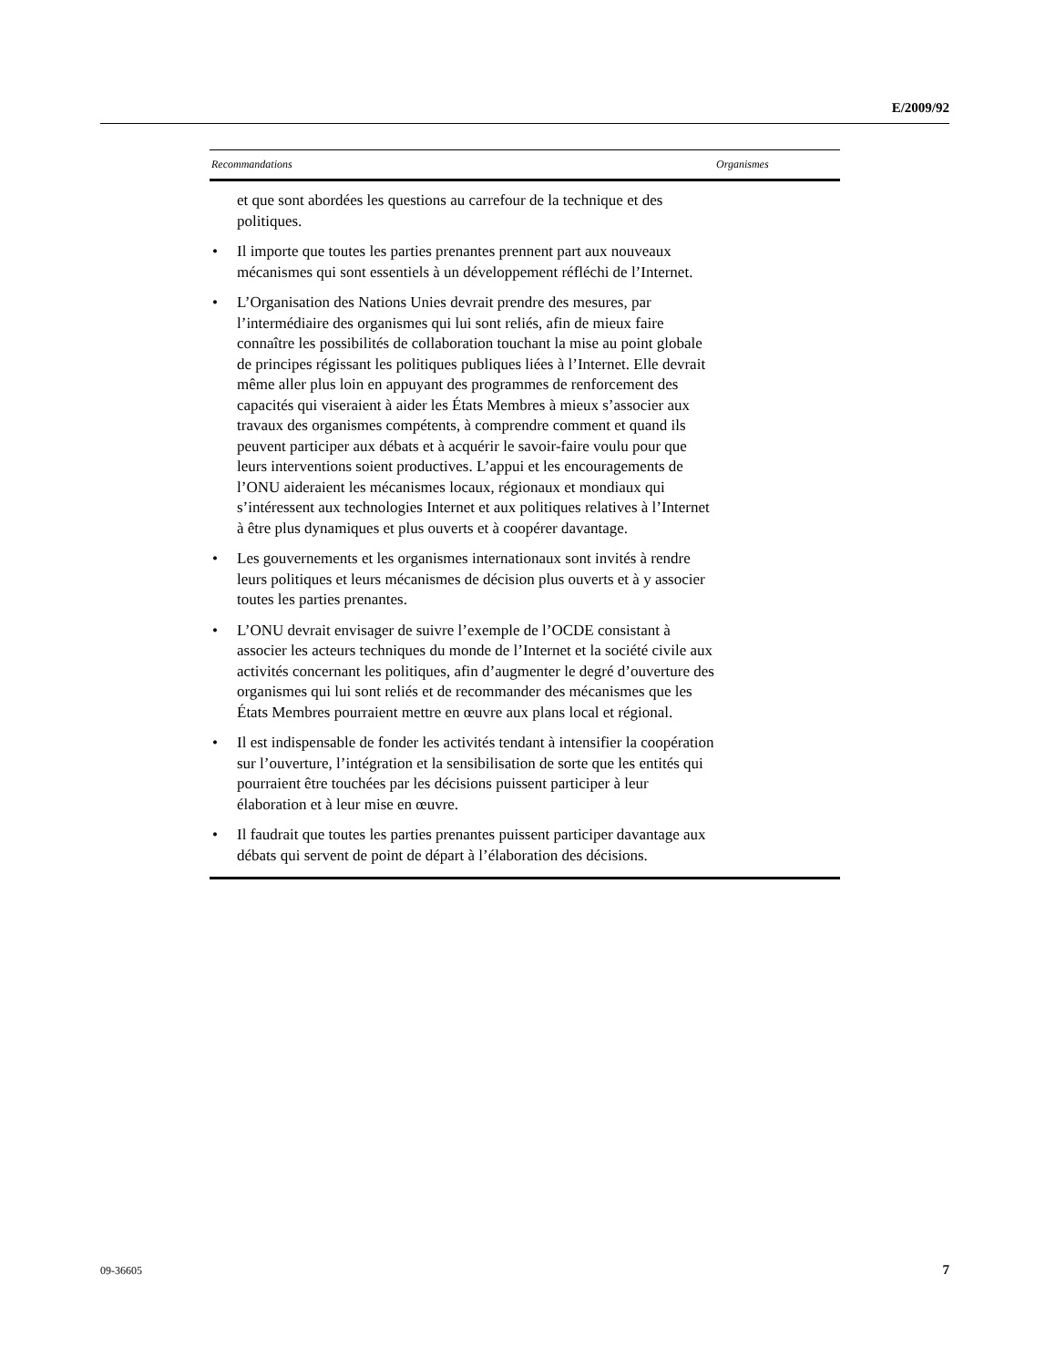E/2009/92
| Recommandations | Organismes |
| --- | --- |
| et que sont abordées les questions au carrefour de la technique et des politiques. • Il importe que toutes les parties prenantes prennent part aux nouveaux mécanismes qui sont essentiels à un développement réfléchi de l’Internet. • L’Organisation des Nations Unies devrait prendre des mesures, par l’intermédiaire des organismes qui lui sont reliés, afin de mieux faire connaître les possibilités de collaboration touchant la mise au point globale de principes régissant les politiques publiques liées à l’Internet. Elle devrait même aller plus loin en appuyant des programmes de renforcement des capacités qui viseraient à aider les États Membres à mieux s’associer aux travaux des organismes compétents, à comprendre comment et quand ils peuvent participer aux débats et à acquérir le savoir-faire voulu pour que leurs interventions soient productives. L’appui et les encouragements de l’ONU aideraient les mécanismes locaux, régionaux et mondiaux qui s’intéressent aux technologies Internet et aux politiques relatives à l’Internet à être plus dynamiques et plus ouverts et à coopérer davantage. • Les gouvernements et les organismes internationaux sont invités à rendre leurs politiques et leurs mécanismes de décision plus ouverts et à y associer toutes les parties prenantes. • L’ONU devrait envisager de suivre l’exemple de l’OCDE consistant à associer les acteurs techniques du monde de l’Internet et la société civile aux activités concernant les politiques, afin d’augmenter le degré d’ouverture des organismes qui lui sont reliés et de recommander des mécanismes que les États Membres pourraient mettre en œuvre aux plans local et régional. • Il est indispensable de fonder les activités tendant à intensifier la coopération sur l’ouverture, l’intégration et la sensibilisation de sorte que les entités qui pourraient être touchées par les décisions puissent participer à leur élaboration et à leur mise en œuvre. • Il faudrait que toutes les parties prenantes puissent participer davantage aux débats qui servent de point de départ à l’élaboration des décisions. | |
09-36605 7